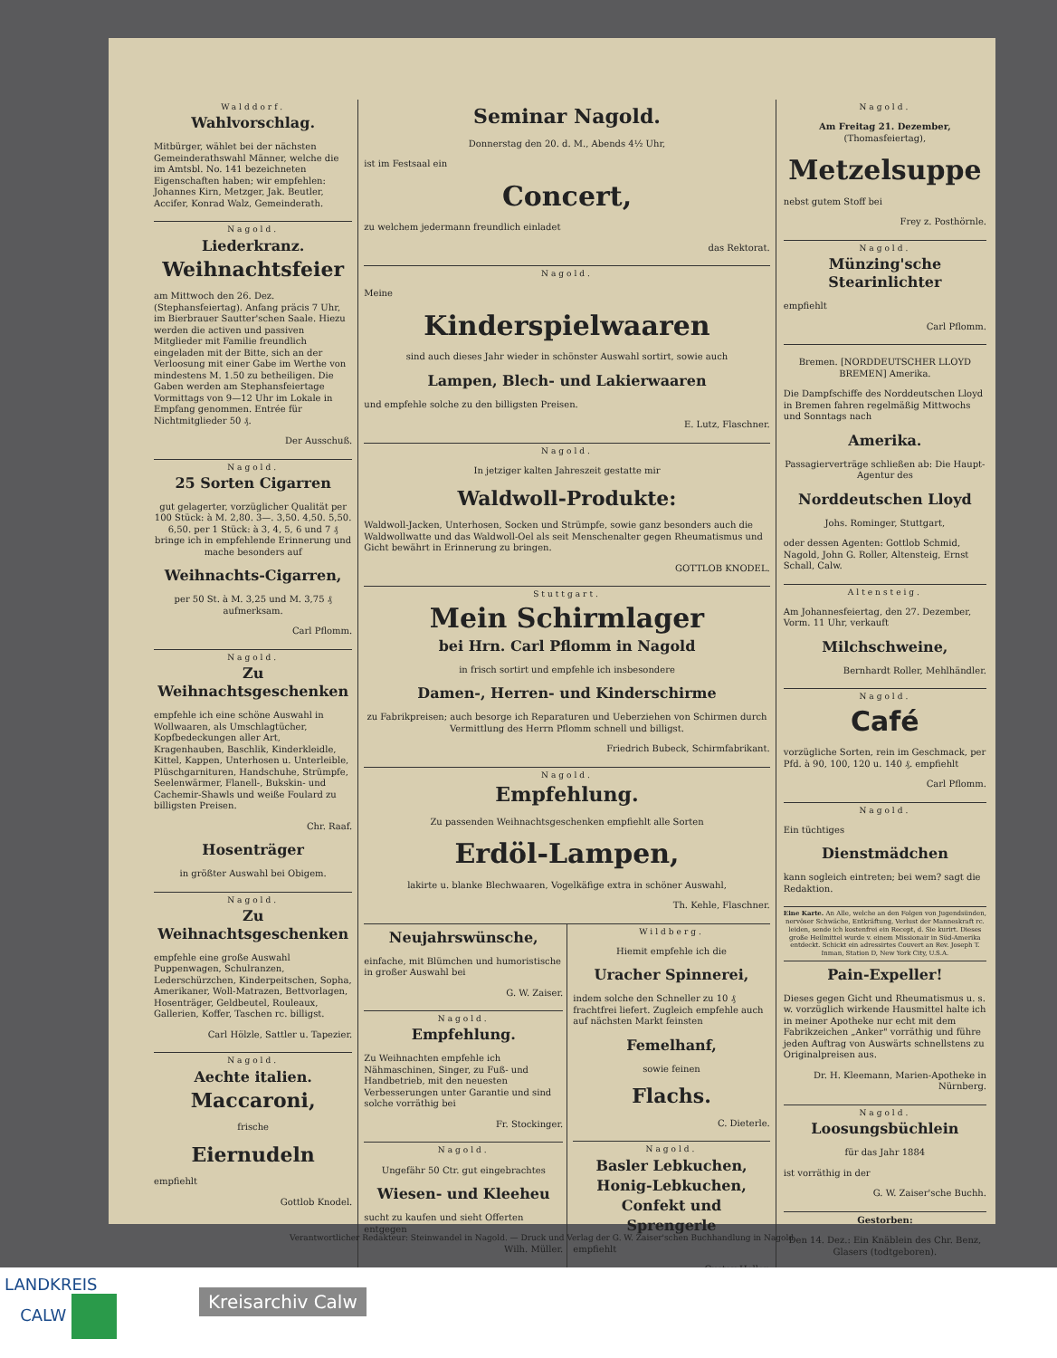Walddorf.
Wahlvorschlag.
Mitbürger, wählet bei der nächsten Gemeinderathswahl Männer, welche die im Amtsbl. No. 141 bezeichneten Eigenschaften haben; wir empfehlen: Johannes Kirn, Metzger, Jak. Beutler, Accifer, Konrad Walz, Gemeinderath.
Nagold.
Liederkranz.
Weihnachtsfeier
am Mittwoch den 26. Dez. (Stephansfeiertag). Anfang präcis 7 Uhr, im Bierbrauer Sautter'schen Saale. Hiezu werden die activen und passiven Mitglieder mit Familie freundlich eingeladen mit der Bitte, sich an der Verloosung mit einer Gabe im Werthe von mindestens M. 1.50 zu betheiligen. Die Gaben werden am Stephansfeiertage Vormittags von 9—12 Uhr im Lokale in Empfang genommen. Entrée für Nichtmitglieder 50 ₰.
Der Ausschuß.
Nagold.
25 Sorten Cigarren
gut gelagerter, vorzüglicher Qualität per 100 Stück: à M. 2,80. 3—. 3,50. 4,50. 5,50. 6,50. per 1 Stück: à 3, 4, 5, 6 und 7 ₰ bringe ich in empfehlende Erinnerung und mache besonders auf
Weihnachts-Cigarren,
per 50 St. à M. 3,25 und M. 3,75 ₰ aufmerksam.
Carl Pflomm.
Nagold.
Zu Weihnachtsgeschenken
empfehle ich eine schöne Auswahl in Wollwaaren, als Umschlagtücher, Kopfbedeckungen aller Art, Kragenhauben, Baschlik, Kinderkleidle, Kittel, Kappen, Unterhosen u. Unterleible, Plüschgarnituren, Handschuhe, Strümpfe, Seelenwärmer, Flanell-, Bukskin- und Cachemir-Shawls und weiße Foulard zu billigsten Preisen.
Chr. Raaf.
Hosenträger
in größter Auswahl bei Obigem.
Nagold.
Zu Weihnachtsgeschenken
empfehle eine große Auswahl Puppenwagen, Schulranzen, Lederschürzchen, Kinderpeitschen, Sopha, Amerikaner, Woll-Matrazen, Bettvorlagen, Hosenträger, Geldbeutel, Rouleaux, Gallerien, Koffer, Taschen rc. billigst.
Carl Hölzle, Sattler u. Tapezier.
Nagold.
Aechte italien.
Maccaroni,
frische
Eiernudeln
empfiehlt
Gottlob Knodel.
Seminar Nagold.
Donnerstag den 20. d. M., Abends 4½ Uhr,
ist im Festsaal ein
Concert,
zu welchem jedermann freundlich einladet
das Rektorat.
Nagold.
Meine
Kinderspielwaaren
sind auch dieses Jahr wieder in schönster Auswahl sortirt, sowie auch
Lampen, Blech- und Lakierwaaren
und empfehle solche zu den billigsten Preisen.
E. Lutz, Flaschner.
Nagold.
In jetziger kalten Jahreszeit gestatte mir
Waldwoll-Produkte:
Waldwoll-Jacken, Unterhosen, Socken und Strümpfe, sowie ganz besonders auch die Waldwollwatte und das Waldwoll-Oel als seit Menschenalter gegen Rheumatismus und Gicht bewährt in Erinnerung zu bringen.
GOTTLOB KNODEL.
Stuttgart.
Mein Schirmlager
bei Hrn. Carl Pflomm in Nagold
in frisch sortirt und empfehle ich insbesondere
Damen-, Herren- und Kinderschirme
zu Fabrikpreisen; auch besorge ich Reparaturen und Ueberziehen von Schirmen durch Vermittlung des Herrn Pflomm schnell und billigst.
Friedrich Bubeck, Schirmfabrikant.
Nagold.
Empfehlung.
Zu passenden Weihnachtsgeschenken empfiehlt alle Sorten
Erdöl-Lampen,
lakirte u. blanke Blechwaaren, Vogelkäfige extra in schöner Auswahl,
Th. Kehle, Flaschner.
Neujahrswünsche,
einfache, mit Blümchen und humoristische in großer Auswahl bei
G. W. Zaiser.
Nagold.
Empfehlung.
Zu Weihnachten empfehle ich Nähmaschinen, Singer, zu Fuß- und Handbetrieb, mit den neuesten Verbesserungen unter Garantie und sind solche vorräthig bei
Fr. Stockinger.
Nagold.
Ungefähr 50 Ctr. gut eingebrachtes
Wiesen- und Kleeheu
sucht zu kaufen und sieht Offerten entgegen
Wilh. Müller.
Wildberg.
Hiemit empfehle ich die
Uracher Spinnerei,
indem solche den Schneller zu 10 ₰ frachtfrei liefert. Zugleich empfehle auch auf nächsten Markt feinsten
Femelhanf,
sowie feinen
Flachs.
C. Dieterle.
Nagold.
Basler Lebkuchen,
Honig-Lebkuchen,
Confekt und
Sprengerle
empfiehlt
Gustav Heller.
Nagold.
Am Freitag 21. Dezember, (Thomasfeiertag),
Metzelsuppe
nebst gutem Stoff bei
Frey z. Posthörnle.
Nagold.
Münzing'sche Stearinlichter
empfiehlt
Carl Pflomm.
Bremen. [NORDDEUTSCHER LLOYD BREMEN] Amerika.
Die Dampfschiffe des Norddeutschen Lloyd in Bremen fahren regelmäßig Mittwochs und Sonntags nach
Amerika.
Passagierverträge schließen ab: Die Haupt-Agentur des
Norddeutschen Lloyd
Johs. Rominger, Stuttgart,
oder dessen Agenten: Gottlob Schmid, Nagold, John G. Roller, Altensteig, Ernst Schall, Calw.
Altensteig.
Am Johannesfeiertag, den 27. Dezember, Vorm. 11 Uhr, verkauft
Milchschweine,
Bernhardt Roller, Mehlhändler.
Nagold.
Café
vorzügliche Sorten, rein im Geschmack, per Pfd. à 90, 100, 120 u. 140 ₰. empfiehlt
Carl Pflomm.
Nagold.
Ein tüchtiges
Dienstmädchen
kann sogleich eintreten; bei wem? sagt die Redaktion.
Eine Karte. An Alle, welche an den Folgen von Jugendsünden, nervöser Schwäche, Entkräftung, Verlust der Manneskraft rc. leiden, sende ich kostenfrei ein Recept, d. Sie kurirt. Dieses große Heilmittel wurde v. einem Missionair in Süd-Amerika entdeckt. Schickt ein adressirtes Couvert an Rev. Joseph T. Inman, Station D, New York City, U.S.A.
Pain-Expeller!
Dieses gegen Gicht und Rheumatismus u. s. w. vorzüglich wirkende Hausmittel halte ich in meiner Apotheke nur echt mit dem Fabrikzeichen „Anker" vorräthig und führe jeden Auftrag von Auswärts schnellstens zu Originalpreisen aus.
Dr. H. Kleemann, Marien-Apotheke in Nürnberg.
Nagold.
Loosungsbüchlein
für das Jahr 1884
ist vorräthig in der
G. W. Zaiser'sche Buchh.
Gestorben:
Den 14. Dez.: Ein Knäblein des Chr. Benz, Glasers (todtgeboren).
Verantwortlicher Redakteur: Steinwandel in Nagold. — Druck und Verlag der G. W. Zaiser'schen Buchhandlung in Nagold.
LANDKREIS
CALW
Kreisarchiv Calw